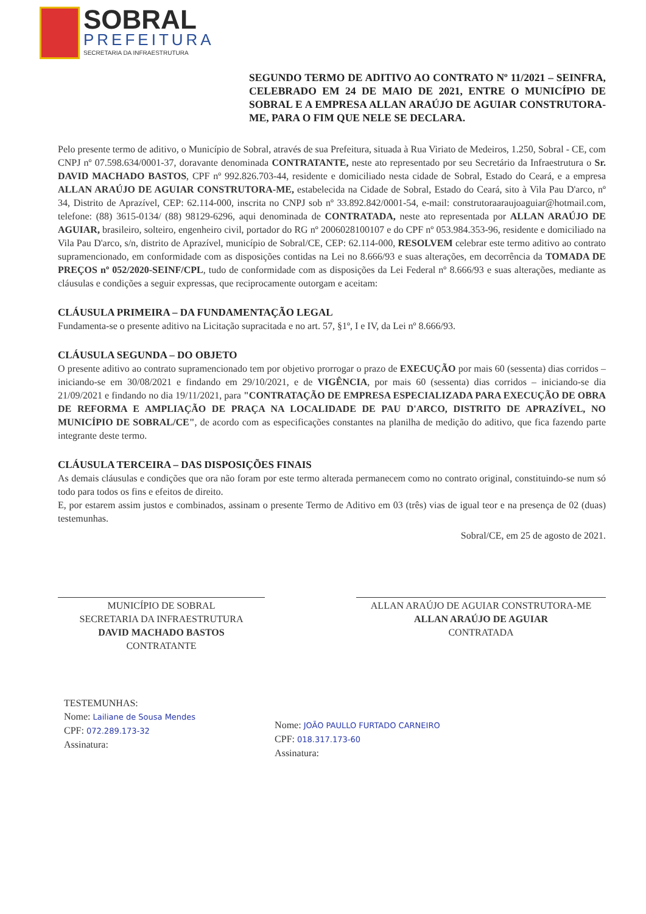SOBRAL
PREFEITURA
SECRETARIA DA INFRAESTRUTURA
SEGUNDO TERMO DE ADITIVO AO CONTRATO Nº 11/2021 – SEINFRA, CELEBRADO EM 24 DE MAIO DE 2021, ENTRE O MUNICÍPIO DE SOBRAL E A EMPRESA ALLAN ARAÚJO DE AGUIAR CONSTRUTORA-ME, PARA O FIM QUE NELE SE DECLARA.
Pelo presente termo de aditivo, o Município de Sobral, através de sua Prefeitura, situada à Rua Viriato de Medeiros, 1.250, Sobral - CE, com CNPJ nº 07.598.634/0001-37, doravante denominada CONTRATANTE, neste ato representado por seu Secretário da Infraestrutura o Sr. DAVID MACHADO BASTOS, CPF nº 992.826.703-44, residente e domiciliado nesta cidade de Sobral, Estado do Ceará, e a empresa ALLAN ARAÚJO DE AGUIAR CONSTRUTORA-ME, estabelecida na Cidade de Sobral, Estado do Ceará, sito à Vila Pau D'arco, nº 34, Distrito de Aprazível, CEP: 62.114-000, inscrita no CNPJ sob nº 33.892.842/0001-54, e-mail: construtoraaraujoaguiar@hotmail.com, telefone: (88) 3615-0134/ (88) 98129-6296, aqui denominada de CONTRATADA, neste ato representada por ALLAN ARAÚJO DE AGUIAR, brasileiro, solteiro, engenheiro civil, portador do RG nº 2006028100107 e do CPF nº 053.984.353-96, residente e domiciliado na Vila Pau D'arco, s/n, distrito de Aprazível, município de Sobral/CE, CEP: 62.114-000, RESOLVEM celebrar este termo aditivo ao contrato supramencionado, em conformidade com as disposições contidas na Lei no 8.666/93 e suas alterações, em decorrência da TOMADA DE PREÇOS nº 052/2020-SEINF/CPL, tudo de conformidade com as disposições da Lei Federal nº 8.666/93 e suas alterações, mediante as cláusulas e condições a seguir expressas, que reciprocamente outorgam e aceitam:
CLÁUSULA PRIMEIRA – DA FUNDAMENTAÇÃO LEGAL
Fundamenta-se o presente aditivo na Licitação supracitada e no art. 57, §1º, I e IV, da Lei nº 8.666/93.
CLÁUSULA SEGUNDA – DO OBJETO
O presente aditivo ao contrato supramencionado tem por objetivo prorrogar o prazo de EXECUÇÃO por mais 60 (sessenta) dias corridos – iniciando-se em 30/08/2021 e findando em 29/10/2021, e de VIGÊNCIA, por mais 60 (sessenta) dias corridos – iniciando-se dia 21/09/2021 e findando no dia 19/11/2021, para "CONTRATAÇÃO DE EMPRESA ESPECIALIZADA PARA EXECUÇÃO DE OBRA DE REFORMA E AMPLIAÇÃO DE PRAÇA NA LOCALIDADE DE PAU D'ARCO, DISTRITO DE APRAZÍVEL, NO MUNICÍPIO DE SOBRAL/CE", de acordo com as especificações constantes na planilha de medição do aditivo, que fica fazendo parte integrante deste termo.
CLÁUSULA TERCEIRA – DAS DISPOSIÇÕES FINAIS
As demais cláusulas e condições que ora não foram por este termo alterada permanecem como no contrato original, constituindo-se num só todo para todos os fins e efeitos de direito.
E, por estarem assim justos e combinados, assinam o presente Termo de Aditivo em 03 (três) vias de igual teor e na presença de 02 (duas) testemunhas.
Sobral/CE, em 25 de agosto de 2021.
MUNICÍPIO DE SOBRAL
SECRETARIA DA INFRAESTRUTURA
DAVID MACHADO BASTOS
CONTRATANTE
ALLAN ARAÚJO DE AGUIAR CONSTRUTORA-ME
ALLAN ARAÚJO DE AGUIAR
CONTRATADA
TESTEMUNHAS:
Nome: Lailiane de Sousa Mendes
CPF: 072.289.173-32
Assinatura:
Nome: JOÃO PAULLO FURTADO CARNEIRO
CPF: 018.317.173-60
Assinatura: